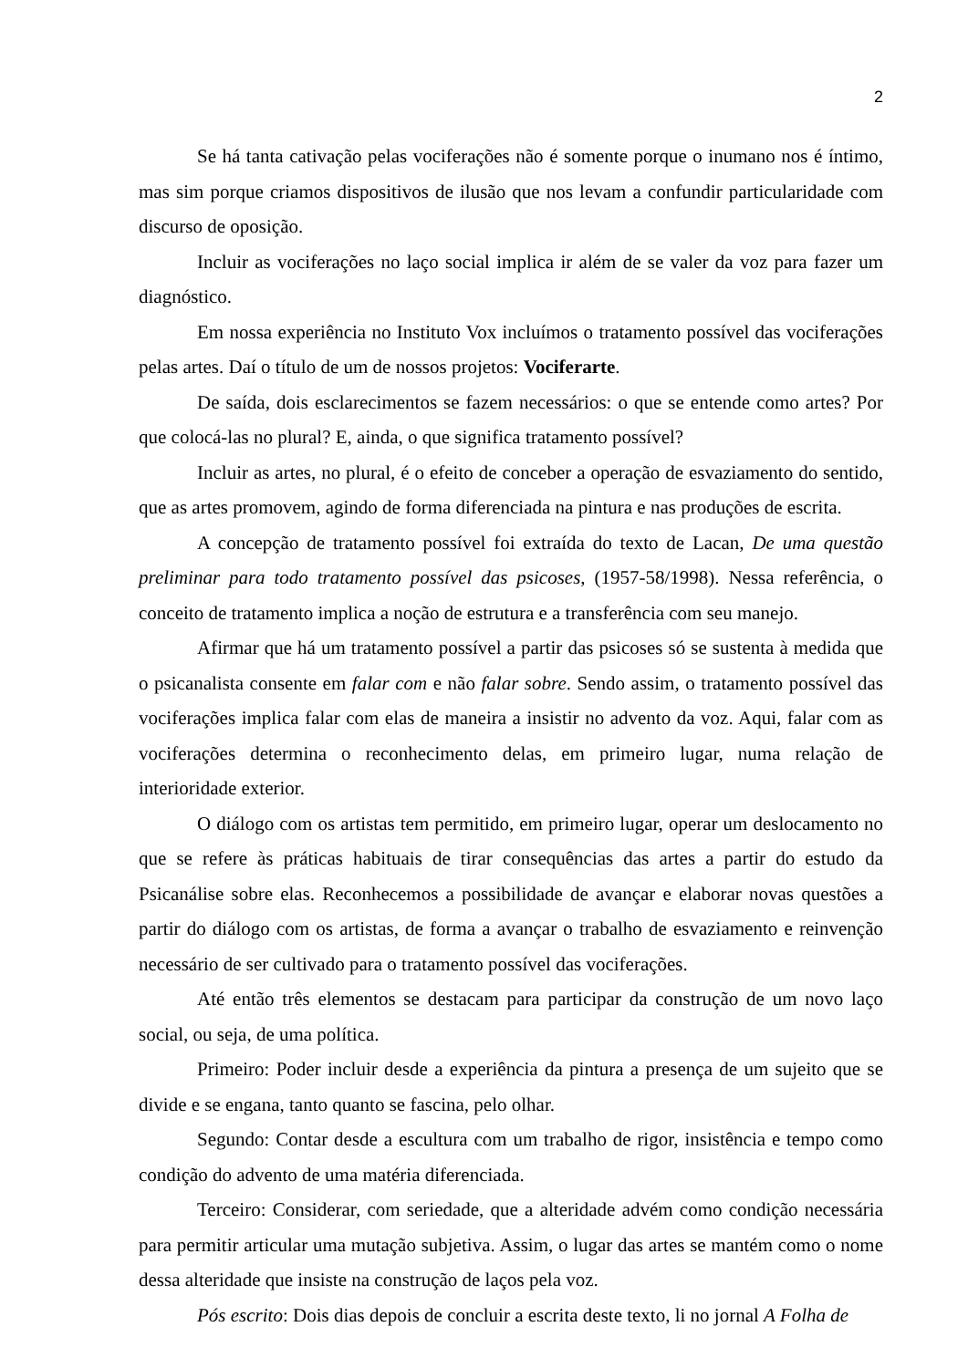2
Se há tanta cativação pelas vociferações não é somente porque o inumano nos é íntimo, mas sim porque criamos dispositivos de ilusão que nos levam a confundir particularidade com discurso de oposição.
Incluir as vociferações no laço social implica ir além de se valer da voz para fazer um diagnóstico.
Em nossa experiência no Instituto Vox incluímos o tratamento possível das vociferações pelas artes. Daí o título de um de nossos projetos: Vociferarte.
De saída, dois esclarecimentos se fazem necessários: o que se entende como artes? Por que colocá-las no plural? E, ainda, o que significa tratamento possível?
Incluir as artes, no plural, é o efeito de conceber a operação de esvaziamento do sentido, que as artes promovem, agindo de forma diferenciada na pintura e nas produções de escrita.
A concepção de tratamento possível foi extraída do texto de Lacan, De uma questão preliminar para todo tratamento possível das psicoses, (1957-58/1998). Nessa referência, o conceito de tratamento implica a noção de estrutura e a transferência com seu manejo.
Afirmar que há um tratamento possível a partir das psicoses só se sustenta à medida que o psicanalista consente em falar com e não falar sobre. Sendo assim, o tratamento possível das vociferações implica falar com elas de maneira a insistir no advento da voz. Aqui, falar com as vociferações determina o reconhecimento delas, em primeiro lugar, numa relação de interioridade exterior.
O diálogo com os artistas tem permitido, em primeiro lugar, operar um deslocamento no que se refere às práticas habituais de tirar consequências das artes a partir do estudo da Psicanálise sobre elas. Reconhecemos a possibilidade de avançar e elaborar novas questões a partir do diálogo com os artistas, de forma a avançar o trabalho de esvaziamento e reinvenção necessário de ser cultivado para o tratamento possível das vociferações.
Até então três elementos se destacam para participar da construção de um novo laço social, ou seja, de uma política.
Primeiro: Poder incluir desde a experiência da pintura a presença de um sujeito que se divide e se engana, tanto quanto se fascina, pelo olhar.
Segundo: Contar desde a escultura com um trabalho de rigor, insistência e tempo como condição do advento de uma matéria diferenciada.
Terceiro: Considerar, com seriedade, que a alteridade advém como condição necessária para permitir articular uma mutação subjetiva. Assim, o lugar das artes se mantém como o nome dessa alteridade que insiste na construção de laços pela voz.
Pós escrito: Dois dias depois de concluir a escrita deste texto, li no jornal A Folha de